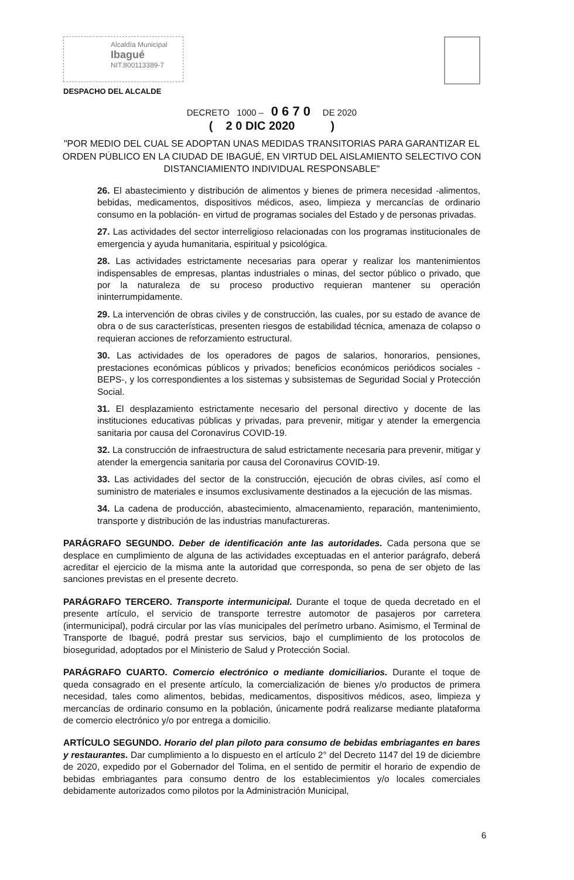Alcaldía Municipal
Ibagué
NIT.800113389-7
DESPACHO DEL ALCALDE
DECRETO 1000 – 0 6 7 0 DE 2020
( 2 0 DIC 2020 )
"POR MEDIO DEL CUAL SE ADOPTAN UNAS MEDIDAS TRANSITORIAS PARA GARANTIZAR EL ORDEN PÚBLICO EN LA CIUDAD DE IBAGUÉ, EN VIRTUD DEL AISLAMIENTO SELECTIVO CON DISTANCIAMIENTO INDIVIDUAL RESPONSABLE"
26. El abastecimiento y distribución de alimentos y bienes de primera necesidad -alimentos, bebidas, medicamentos, dispositivos médicos, aseo, limpieza y mercancías de ordinario consumo en la población- en virtud de programas sociales del Estado y de personas privadas.
27. Las actividades del sector interreligioso relacionadas con los programas institucionales de emergencia y ayuda humanitaria, espiritual y psicológica.
28. Las actividades estrictamente necesarias para operar y realizar los mantenimientos indispensables de empresas, plantas industriales o minas, del sector público o privado, que por la naturaleza de su proceso productivo requieran mantener su operación ininterrumpidamente.
29. La intervención de obras civiles y de construcción, las cuales, por su estado de avance de obra o de sus características, presenten riesgos de estabilidad técnica, amenaza de colapso o requieran acciones de reforzamiento estructural.
30. Las actividades de los operadores de pagos de salarios, honorarios, pensiones, prestaciones económicas públicos y privados; beneficios económicos periódicos sociales -BEPS-, y los correspondientes a los sistemas y subsistemas de Seguridad Social y Protección Social.
31. El desplazamiento estrictamente necesario del personal directivo y docente de las instituciones educativas públicas y privadas, para prevenir, mitigar y atender la emergencia sanitaria por causa del Coronavirus COVID-19.
32. La construcción de infraestructura de salud estrictamente necesaria para prevenir, mitigar y atender la emergencia sanitaria por causa del Coronavirus COVID-19.
33. Las actividades del sector de la construcción, ejecución de obras civiles, así como el suministro de materiales e insumos exclusivamente destinados a la ejecución de las mismas.
34. La cadena de producción, abastecimiento, almacenamiento, reparación, mantenimiento, transporte y distribución de las industrias manufactureras.
PARÁGRAFO SEGUNDO. Deber de identificación ante las autoridades. Cada persona que se desplace en cumplimiento de alguna de las actividades exceptuadas en el anterior parágrafo, deberá acreditar el ejercicio de la misma ante la autoridad que corresponda, so pena de ser objeto de las sanciones previstas en el presente decreto.
PARÁGRAFO TERCERO. Transporte intermunicipal. Durante el toque de queda decretado en el presente artículo, el servicio de transporte terrestre automotor de pasajeros por carretera (intermunicipal), podrá circular por las vías municipales del perímetro urbano. Asimismo, el Terminal de Transporte de Ibagué, podrá prestar sus servicios, bajo el cumplimiento de los protocolos de bioseguridad, adoptados por el Ministerio de Salud y Protección Social.
PARÁGRAFO CUARTO. Comercio electrónico o mediante domiciliarios. Durante el toque de queda consagrado en el presente artículo, la comercialización de bienes y/o productos de primera necesidad, tales como alimentos, bebidas, medicamentos, dispositivos médicos, aseo, limpieza y mercancías de ordinario consumo en la población, únicamente podrá realizarse mediante plataforma de comercio electrónico y/o por entrega a domicilio.
ARTÍCULO SEGUNDO. Horario del plan piloto para consumo de bebidas embriagantes en bares y restaurantes. Dar cumplimiento a lo dispuesto en el artículo 2° del Decreto 1147 del 19 de diciembre de 2020, expedido por el Gobernador del Tolima, en el sentido de permitir el horario de expendio de bebidas embriagantes para consumo dentro de los establecimientos y/o locales comerciales debidamente autorizados como pilotos por la Administración Municipal,
6